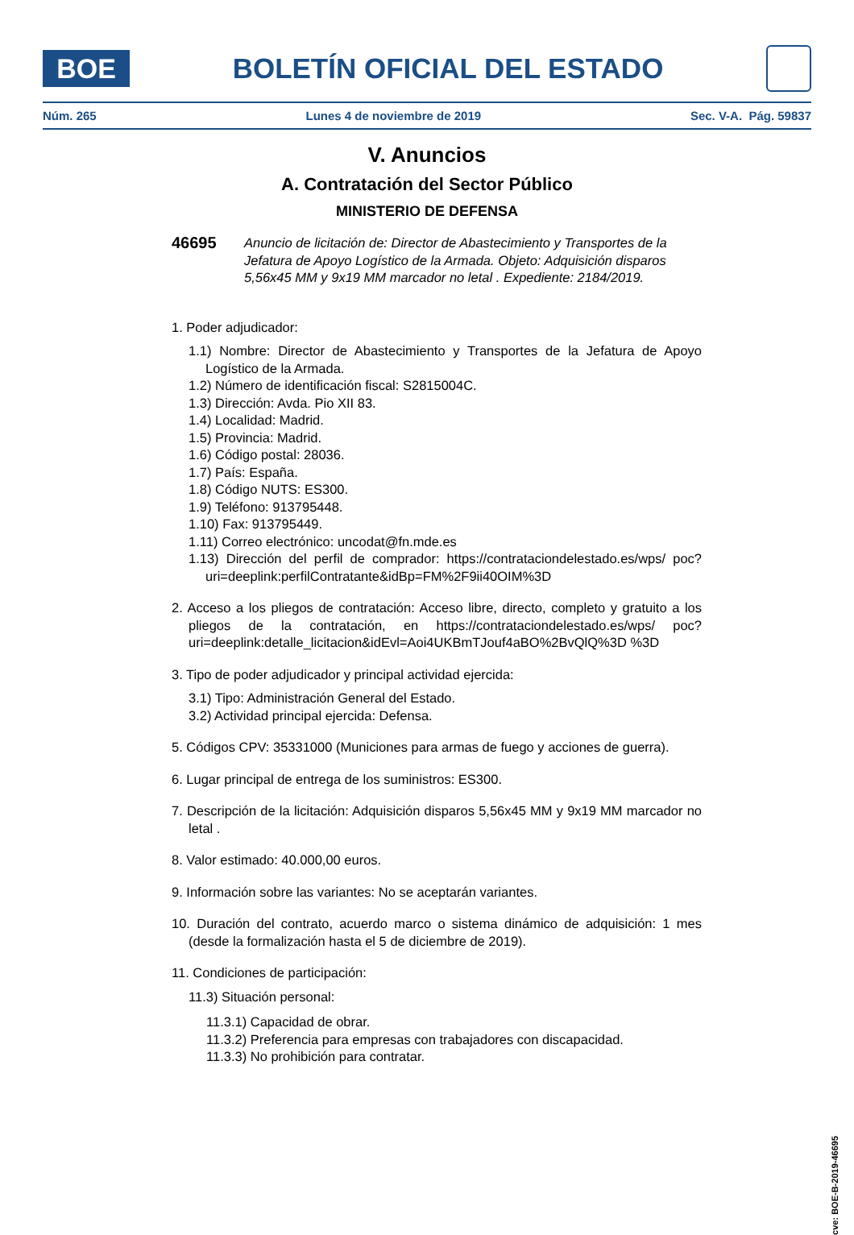BOE
BOLETÍN OFICIAL DEL ESTADO
Núm. 265 Lunes 4 de noviembre de 2019 Sec. V-A. Pág. 59837
V. Anuncios
A. Contratación del Sector Público
MINISTERIO DE DEFENSA
46695
Anuncio de licitación de: Director de Abastecimiento y Transportes de la Jefatura de Apoyo Logístico de la Armada. Objeto: Adquisición disparos 5,56x45 MM y 9x19 MM marcador no letal . Expediente: 2184/2019.
1. Poder adjudicador:
1.1) Nombre: Director de Abastecimiento y Transportes de la Jefatura de Apoyo Logístico de la Armada.
1.2) Número de identificación fiscal: S2815004C.
1.3) Dirección: Avda. Pio XII 83.
1.4) Localidad: Madrid.
1.5) Provincia: Madrid.
1.6) Código postal: 28036.
1.7) País: España.
1.8) Código NUTS: ES300.
1.9) Teléfono: 913795448.
1.10) Fax: 913795449.
1.11) Correo electrónico: uncodat@fn.mde.es
1.13) Dirección del perfil de comprador: https://contrataciondelestado.es/wps/ poc?uri=deeplink:perfilContratante&idBp=FM%2F9ii40OIM%3D
2. Acceso a los pliegos de contratación: Acceso libre, directo, completo y gratuito a los pliegos de la contratación, en https://contrataciondelestado.es/wps/ poc?uri=deeplink:detalle_licitacion&idEvl=Aoi4UKBmTJouf4aBO%2BvQlQ%3D %3D
3. Tipo de poder adjudicador y principal actividad ejercida:
3.1) Tipo: Administración General del Estado.
3.2) Actividad principal ejercida: Defensa.
5. Códigos CPV: 35331000 (Municiones para armas de fuego y acciones de guerra).
6. Lugar principal de entrega de los suministros: ES300.
7. Descripción de la licitación: Adquisición disparos 5,56x45 MM y 9x19 MM marcador no letal .
8. Valor estimado: 40.000,00 euros.
9. Información sobre las variantes: No se aceptarán variantes.
10. Duración del contrato, acuerdo marco o sistema dinámico de adquisición: 1 mes (desde la formalización hasta el 5 de diciembre de 2019).
11. Condiciones de participación:
11.3) Situación personal:
11.3.1) Capacidad de obrar.
11.3.2) Preferencia para empresas con trabajadores con discapacidad.
11.3.3) No prohibición para contratar.
cve: BOE-B-2019-46695